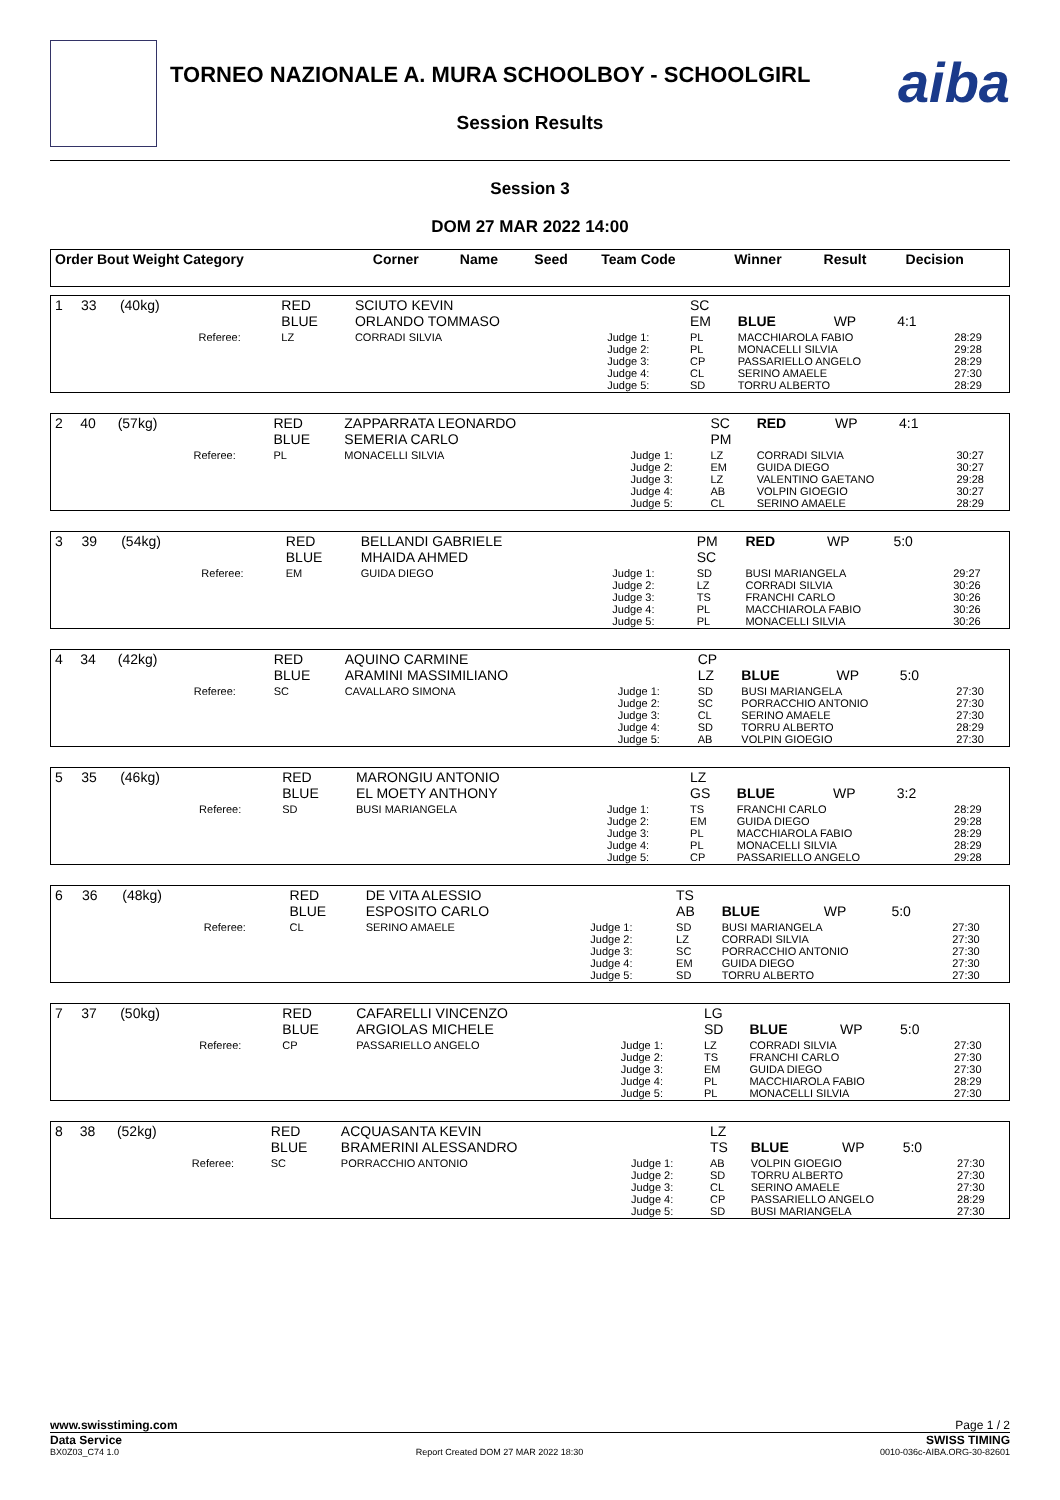TORNEO NAZIONALE A. MURA SCHOOLBOY - SCHOOLGIRL
Session Results
aiba
Session 3
DOM 27 MAR 2022 14:00
| Order Bout Weight Category | Corner | Name | Seed | Team Code | Winner | Result | Decision |
| 1 | 33 | (40kg) | | RED BLUE | SCIUTO KEVIN ORLANDO TOMMASO | | SC EM | BLUE | WP | 4:1 | |
| | | | Referee: | LZ | CORRADI SILVIA | Judge 1: Judge 2: Judge 3: Judge 4: Judge 5: | PL PL CP CL SD | MACCHIAROLA FABIO MONACELLI SILVIA PASSARIELLO ANGELO SERINO AMAELE TORRU ALBERTO | | | 28:29 29:28 28:29 27:30 28:29 |
| 2 | 40 | (57kg) | | RED BLUE | ZAPPARRATA LEONARDO SEMERIA CARLO | | SC PM | RED | WP | 4:1 | |
| | | | Referee: | PL | MONACELLI SILVIA | Judge 1: Judge 2: Judge 3: Judge 4: Judge 5: | LZ EM LZ AB CL | CORRADI SILVIA GUIDA DIEGO VALENTINO GAETANO VOLPIN GIOEGIO SERINO AMAELE | | | 30:27 30:27 29:28 30:27 28:29 |
| 3 | 39 | (54kg) | | RED BLUE | BELLANDI GABRIELE MHAIDA AHMED | | PM SC | RED | WP | 5:0 | |
| | | | Referee: | EM | GUIDA DIEGO | Judge 1: Judge 2: Judge 3: Judge 4: Judge 5: | SD LZ TS PL PL | BUSI MARIANGELA CORRADI SILVIA FRANCHI CARLO MACCHIAROLA FABIO MONACELLI SILVIA | | | 29:27 30:26 30:26 30:26 30:26 |
| 4 | 34 | (42kg) | | RED BLUE | AQUINO CARMINE ARAMINI MASSIMILIANO | | CP LZ | BLUE | WP | 5:0 | |
| | | | Referee: | SC | CAVALLARO SIMONA | Judge 1: Judge 2: Judge 3: Judge 4: Judge 5: | SD SC CL SD AB | BUSI MARIANGELA PORRACCHIO ANTONIO SERINO AMAELE TORRU ALBERTO VOLPIN GIOEGIO | | | 27:30 27:30 27:30 28:29 27:30 |
| 5 | 35 | (46kg) | | RED BLUE | MARONGIU ANTONIO EL MOETY ANTHONY | | LZ GS | BLUE | WP | 3:2 | |
| | | | Referee: | SD | BUSI MARIANGELA | Judge 1: Judge 2: Judge 3: Judge 4: Judge 5: | TS EM PL PL CP | FRANCHI CARLO GUIDA DIEGO MACCHIAROLA FABIO MONACELLI SILVIA PASSARIELLO ANGELO | | | 28:29 29:28 28:29 28:29 29:28 |
| 6 | 36 | (48kg) | | RED BLUE | DE VITA ALESSIO ESPOSITO CARLO | | TS AB | BLUE | WP | 5:0 | |
| | | | Referee: | CL | SERINO AMAELE | Judge 1: Judge 2: Judge 3: Judge 4: Judge 5: | SD LZ SC EM SD | BUSI MARIANGELA CORRADI SILVIA PORRACCHIO ANTONIO GUIDA DIEGO TORRU ALBERTO | | | 27:30 27:30 27:30 27:30 27:30 |
| 7 | 37 | (50kg) | | RED BLUE | CAFARELLI VINCENZO ARGIOLAS MICHELE | | LG SD | BLUE | WP | 5:0 | |
| | | | Referee: | CP | PASSARIELLO ANGELO | Judge 1: Judge 2: Judge 3: Judge 4: Judge 5: | LZ TS EM PL PL | CORRADI SILVIA FRANCHI CARLO GUIDA DIEGO MACCHIAROLA FABIO MONACELLI SILVIA | | | 27:30 27:30 27:30 28:29 27:30 |
| 8 | 38 | (52kg) | | RED BLUE | ACQUASANTA KEVIN BRAMERINI ALESSANDRO | | LZ TS | BLUE | WP | 5:0 | |
| | | | Referee: | SC | PORRACCHIO ANTONIO | Judge 1: Judge 2: Judge 3: Judge 4: Judge 5: | AB SD CL CP SD | VOLPIN GIOEGIO TORRU ALBERTO SERINO AMAELE PASSARIELLO ANGELO BUSI MARIANGELA | | | 27:30 27:30 27:30 28:29 27:30 |
www.swisstiming.com Page 1 / 2
Data Service SWISS TIMING
BX0Z03_C74 1.0 Report Created DOM 27 MAR 2022 18:30 0010-036c-AIBA.ORG-30-82601